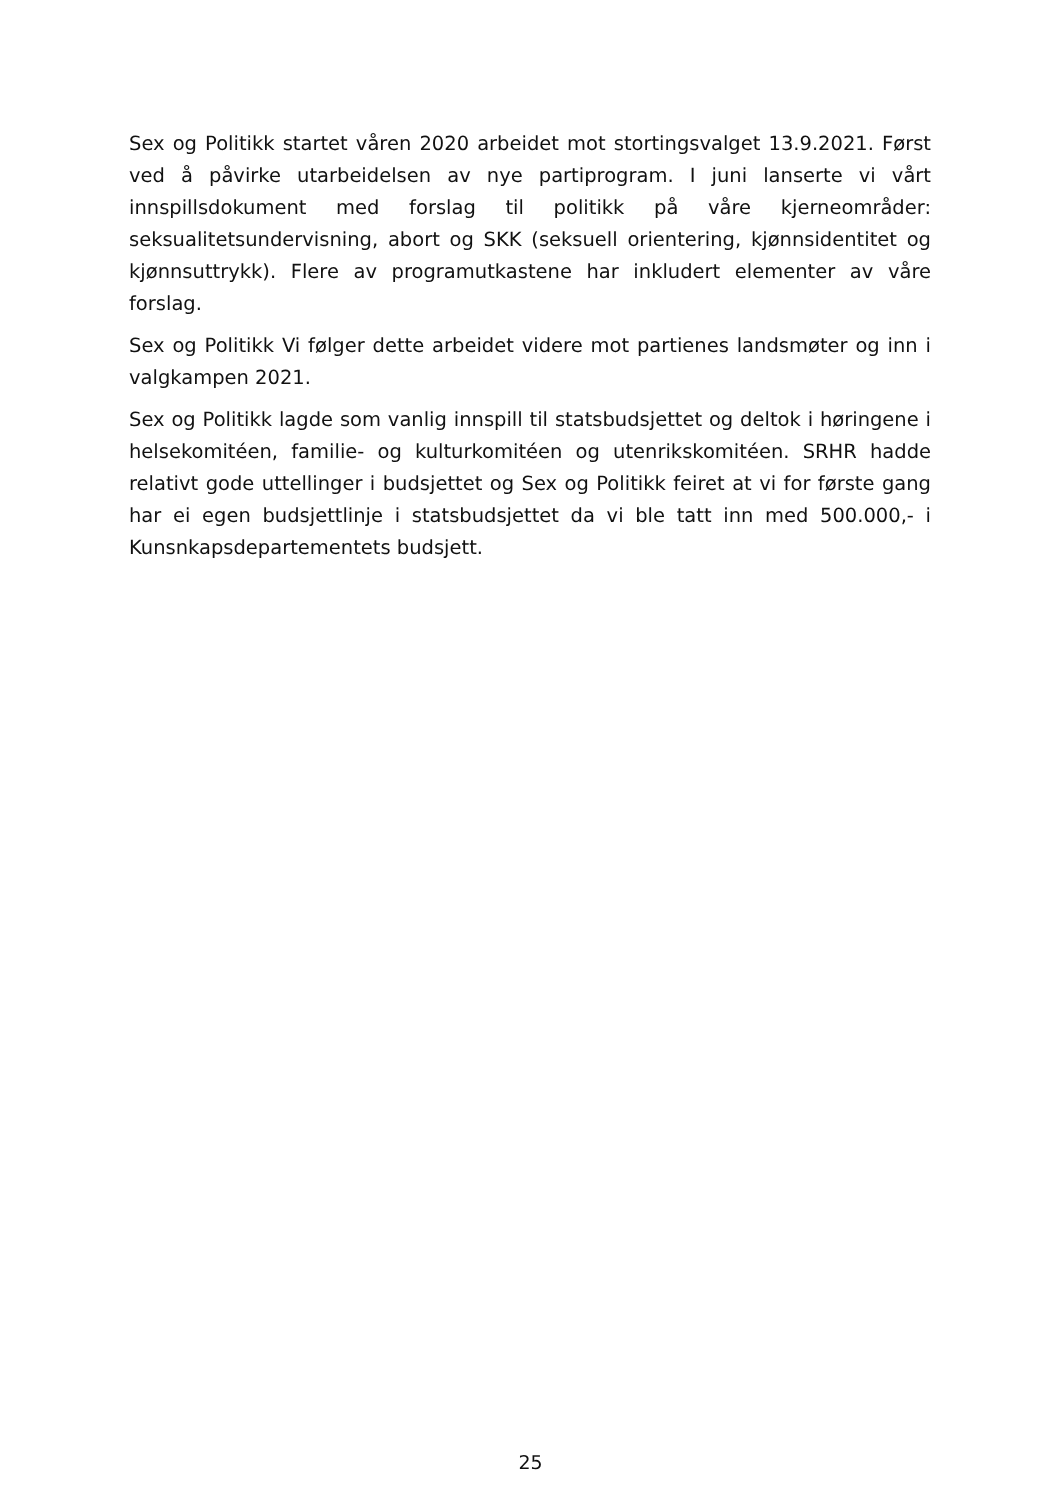Sex og Politikk startet våren 2020 arbeidet mot stortingsvalget 13.9.2021. Først ved å påvirke utarbeidelsen av nye partiprogram. I juni lanserte vi vårt innspillsdokument med forslag til politikk på våre kjerneområder: seksualitetsundervisning, abort og SKK (seksuell orientering, kjønnsidentitet og kjønnsuttrykk). Flere av programutkastene har inkludert elementer av våre forslag.
Sex og Politikk Vi følger dette arbeidet videre mot partienes landsmøter og inn i valgkampen 2021.
Sex og Politikk lagde som vanlig innspill til statsbudsjettet og deltok i høringene i helsekomitéen, familie- og kulturkomitéen og utenrikskomitéen. SRHR hadde relativt gode uttellinger i budsjettet og Sex og Politikk feiret at vi for første gang har ei egen budsjettlinje i statsbudsjettet da vi ble tatt inn med 500.000,- i Kunsnkapsdepartementets budsjett.
25